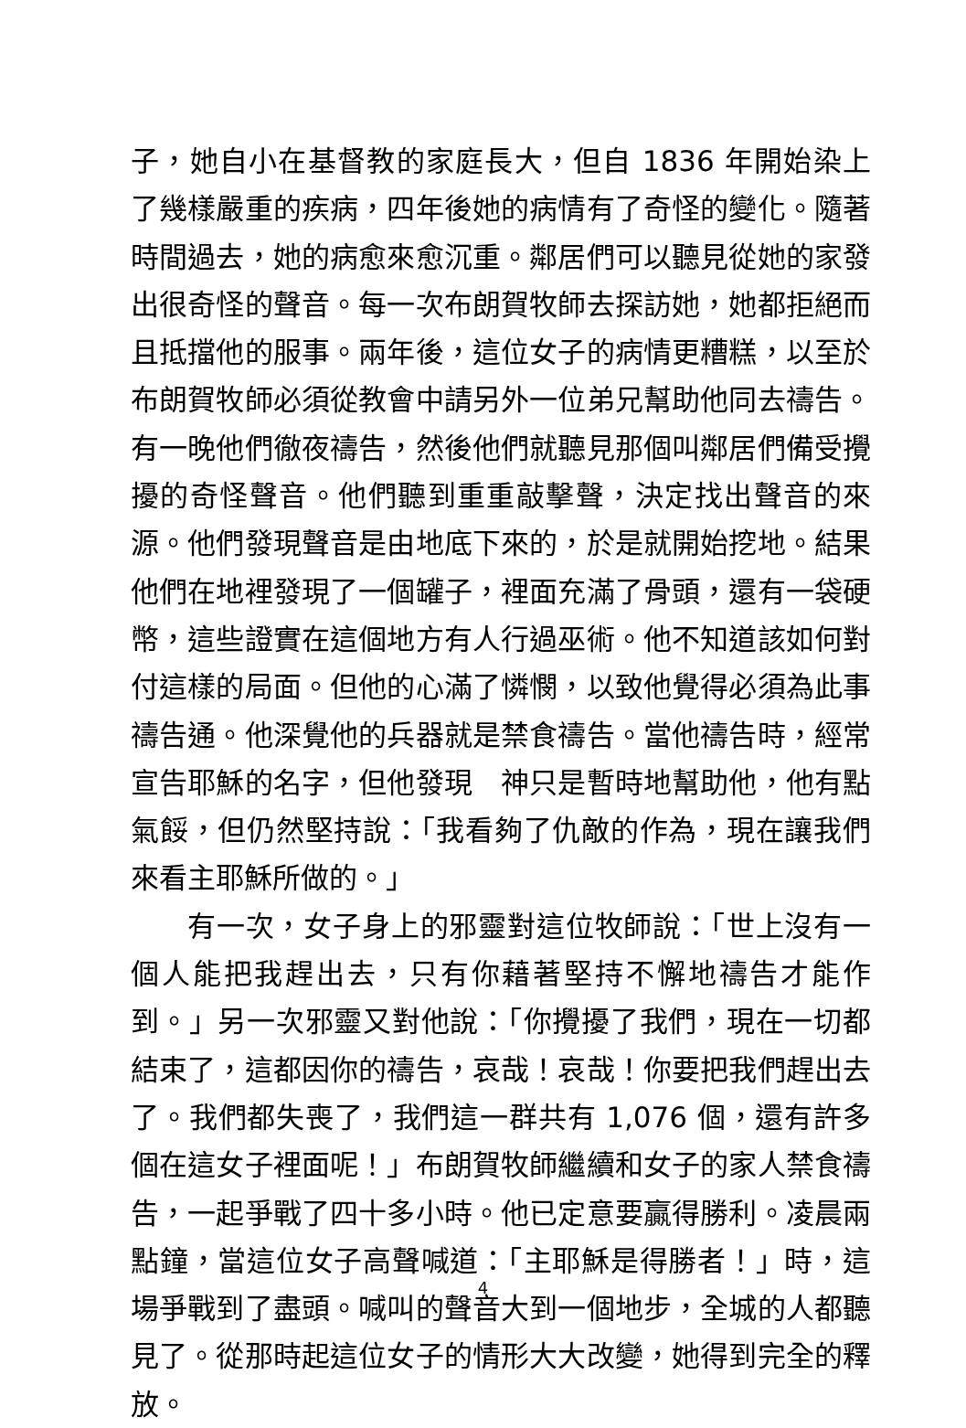子，她自小在基督教的家庭長大，但自 1836 年開始染上了幾樣嚴重的疾病，四年後她的病情有了奇怪的變化。隨著時間過去，她的病愈來愈沉重。鄰居們可以聽見從她的家發出很奇怪的聲音。每一次布朗賀牧師去探訪她，她都拒絕而且抵擋他的服事。兩年後，這位女子的病情更糟糕，以至於布朗賀牧師必須從教會中請另外一位弟兄幫助他同去禱告。有一晚他們徹夜禱告，然後他們就聽見那個叫鄰居們備受攪擾的奇怪聲音。他們聽到重重敲擊聲，決定找出聲音的來源。他們發現聲音是由地底下來的，於是就開始挖地。結果他們在地裡發現了一個罐子，裡面充滿了骨頭，還有一袋硬幣，這些證實在這個地方有人行過巫術。他不知道該如何對付這樣的局面。但他的心滿了憐憫，以致他覺得必須為此事禱告通。他深覺他的兵器就是禁食禱告。當他禱告時，經常宣告耶穌的名字，但他發現　神只是暫時地幫助他，他有點氣餒，但仍然堅持說：「我看夠了仇敵的作為，現在讓我們來看主耶穌所做的。」
有一次，女子身上的邪靈對這位牧師說：「世上沒有一個人能把我趕出去，只有你藉著堅持不懈地禱告才能作到。」另一次邪靈又對他說：「你攪擾了我們，現在一切都結束了，這都因你的禱告，哀哉！哀哉！你要把我們趕出去了。我們都失喪了，我們這一群共有 1,076 個，還有許多個在這女子裡面呢！」布朗賀牧師繼續和女子的家人禁食禱告，一起爭戰了四十多小時。他已定意要贏得勝利。凌晨兩點鐘，當這位女子高聲喊道：「主耶穌是得勝者！」時，這場爭戰到了盡頭。喊叫的聲音大到一個地步，全城的人都聽見了。從那時起這位女子的情形大大改變，她得到完全的釋放。
4